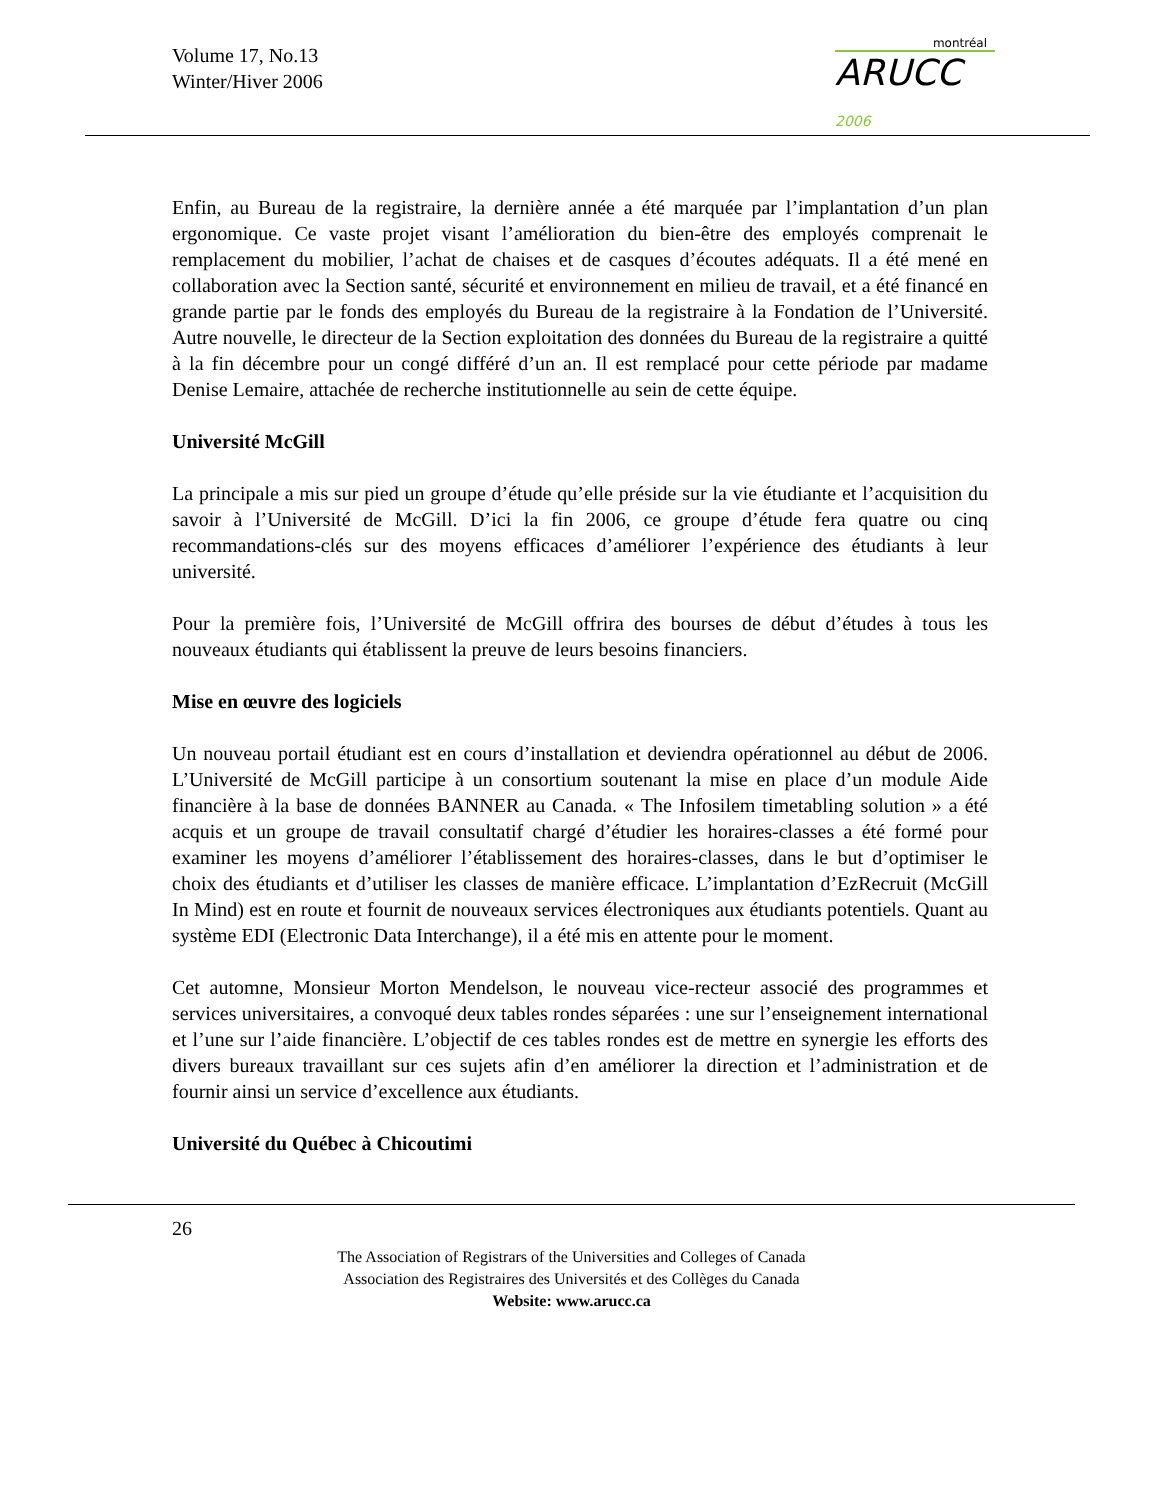Volume 17, No.13
Winter/Hiver 2006
montréal
ARUCC 2006
Enfin, au Bureau de la registraire, la dernière année a été marquée par l’implantation d’un plan ergonomique. Ce vaste projet visant l’amélioration du bien-être des employés comprenait le remplacement du mobilier, l’achat de chaises et de casques d’écoutes adéquats. Il a été mené en collaboration avec la Section santé, sécurité et environnement en milieu de travail, et a été financé en grande partie par le fonds des employés du Bureau de la registraire à la Fondation de l’Université. Autre nouvelle, le directeur de la Section exploitation des données du Bureau de la registraire a quitté à la fin décembre pour un congé différé d’un an. Il est remplacé pour cette période par madame Denise Lemaire, attachée de recherche institutionnelle au sein de cette équipe.
Université McGill
La principale a mis sur pied un groupe d’étude qu’elle préside sur la vie étudiante et l’acquisition du savoir à l’Université de McGill. D’ici la fin 2006, ce groupe d’étude fera quatre ou cinq recommandations-clés sur des moyens efficaces d’améliorer l’expérience des étudiants à leur université.
Pour la première fois, l’Université de McGill offrira des bourses de début d’études à tous les nouveaux étudiants qui établissent la preuve de leurs besoins financiers.
Mise en œuvre des logiciels
Un nouveau portail étudiant est en cours d’installation et deviendra opérationnel au début de 2006. L’Université de McGill participe à un consortium soutenant la mise en place d’un module Aide financière à la base de données BANNER au Canada. « The Infosilem timetabling solution » a été acquis et un groupe de travail consultatif chargé d’étudier les horaires-classes a été formé pour examiner les moyens d’améliorer l’établissement des horaires-classes, dans le but d’optimiser le choix des étudiants et d’utiliser les classes de manière efficace. L’implantation d’EzRecruit (McGill In Mind) est en route et fournit de nouveaux services électroniques aux étudiants potentiels. Quant au système EDI (Electronic Data Interchange), il a été mis en attente pour le moment.
Cet automne, Monsieur Morton Mendelson, le nouveau vice-recteur associé des programmes et services universitaires, a convoqué deux tables rondes séparées : une sur l’enseignement international et l’une sur l’aide financière. L’objectif de ces tables rondes est de mettre en synergie les efforts des divers bureaux travaillant sur ces sujets afin d’en améliorer la direction et l’administration et de fournir ainsi un service d’excellence aux étudiants.
Université du Québec à Chicoutimi
26
The Association of Registrars of the Universities and Colleges of Canada
Association des Registraires des Universités et des Collèges du Canada
Website: www.arucc.ca